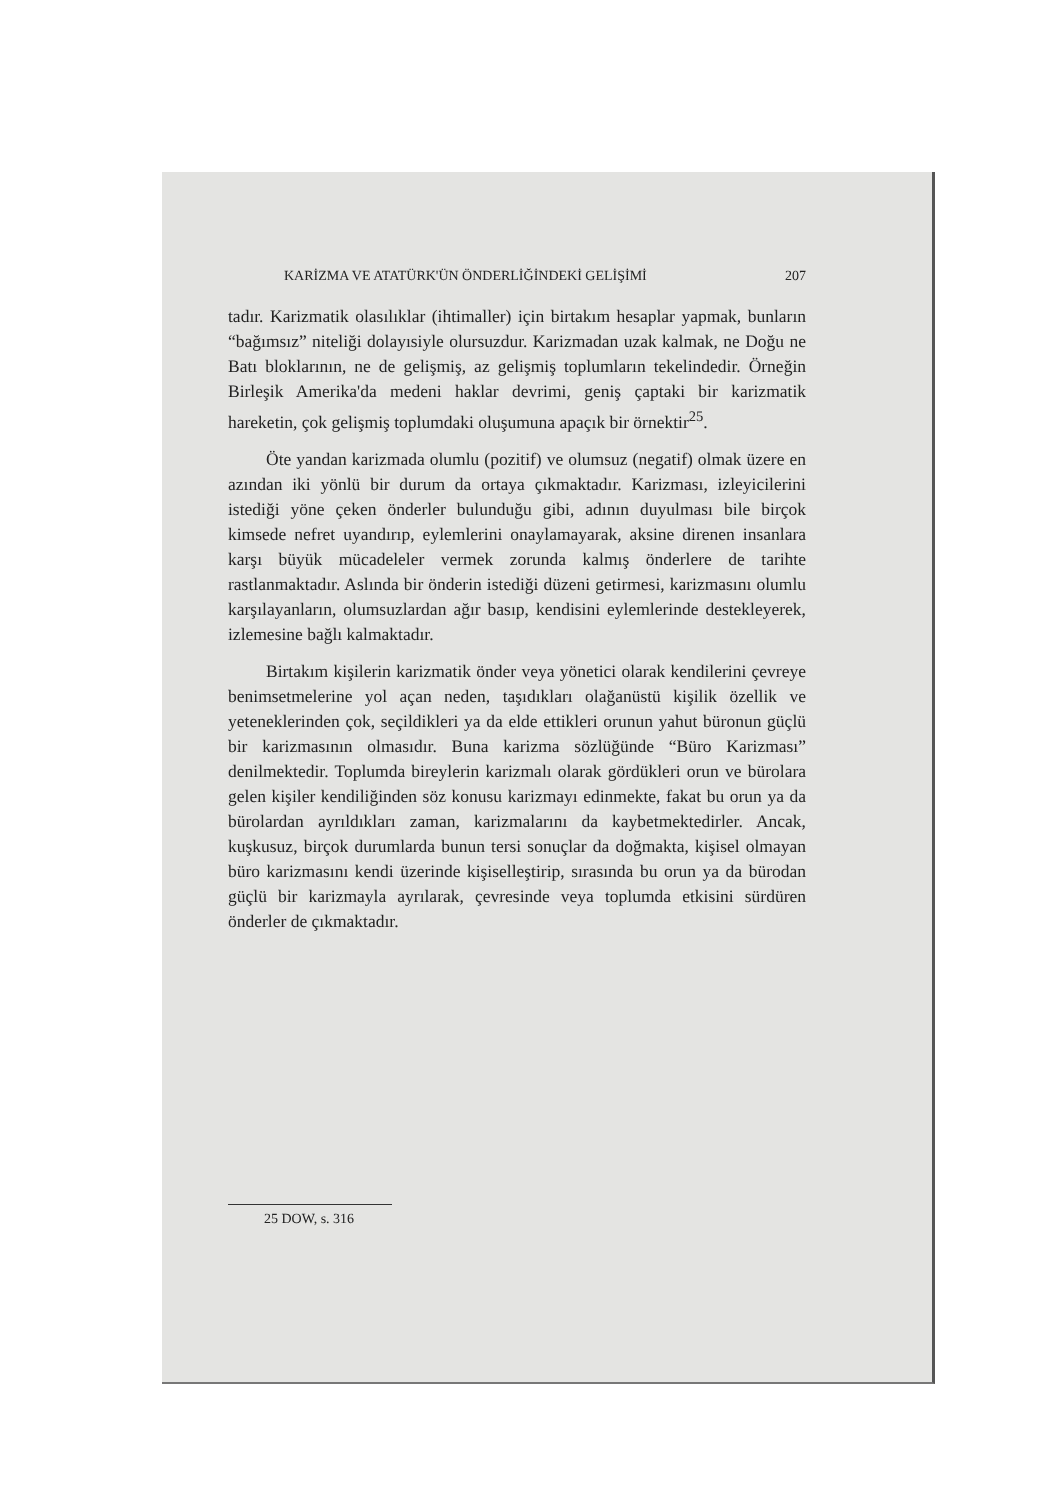KARİZMA VE ATATÜRK'ÜN ÖNDERLİĞİNDEKİ GELİŞİMİ 207
tadır. Karizmatik olasılıklar (ihtimaller) için birtakım hesaplar yapmak, bunların “bağımsız” niteliği dolayısiyle olursuzdur. Karizmadan uzak kalmak, ne Doğu ne Batı bloklarının, ne de gelişmiş, az gelişmiş toplumların tekelindedir. Örneğin Birleşik Amerika'da medeni haklar devrimi, geniş çaptaki bir karizmatik hareketin, çok gelişmiş toplumdaki oluşumuna apaçık bir örnektir<sup>25</sup>.
Öte yandan karizmada olumlu (pozitif) ve olumsuz (negatif) olmak üzere en azından iki yönlü bir durum da ortaya çıkmaktadır. Karizması, izleyicilerini istediği yöne çeken önderler bulunduğu gibi, adının duyulması bile birçok kimsede nefret uyandırıp, eylemlerini onaylamayarak, aksine direnen insanlara karşı büyük mücadeleler vermek zorunda kalmış önderlere de tarihte rastlanmaktadır. Aslında bir önderin istediği düzeni getirmesi, karizmasını olumlu karşılayanların, olumsuzlardan ağır basıp, kendisini eylemlerinde destekleyerek, izlemesine bağlı kalmaktadır.
Birtakım kişilerin karizmatik önder veya yönetici olarak kendilerini çevreye benimsetmelerine yol açan neden, taşıdıkları olağanüstü kişilik özellik ve yeteneklerinden çok, seçildikleri ya da elde ettikleri orunun yahut büronun güçlü bir karizmasının olmasıdır. Buna karizma sözlüğünde “Büro Karizması” denilmektedir. Toplumda bireylerin karizmalı olarak gördükleri orun ve bürolara gelen kişiler kendiliğinden söz konusu karizmayı edinmekte, fakat bu orun ya da bürolardan ayrıldıkları zaman, karizmalarını da kaybetmektedirler. Ancak, kuşkusuz, birçok durumlarda bunun tersi sonuçlar da doğmakta, kişisel olmayan büro karizmasını kendi üzerinde kişiselleştirip, sırasında bu orun ya da bürodan güçlü bir karizmayla ayrılarak, çevresinde veya toplumda etkisini sürdüren önderler de çıkmaktadır.
25 DOW, s. 316